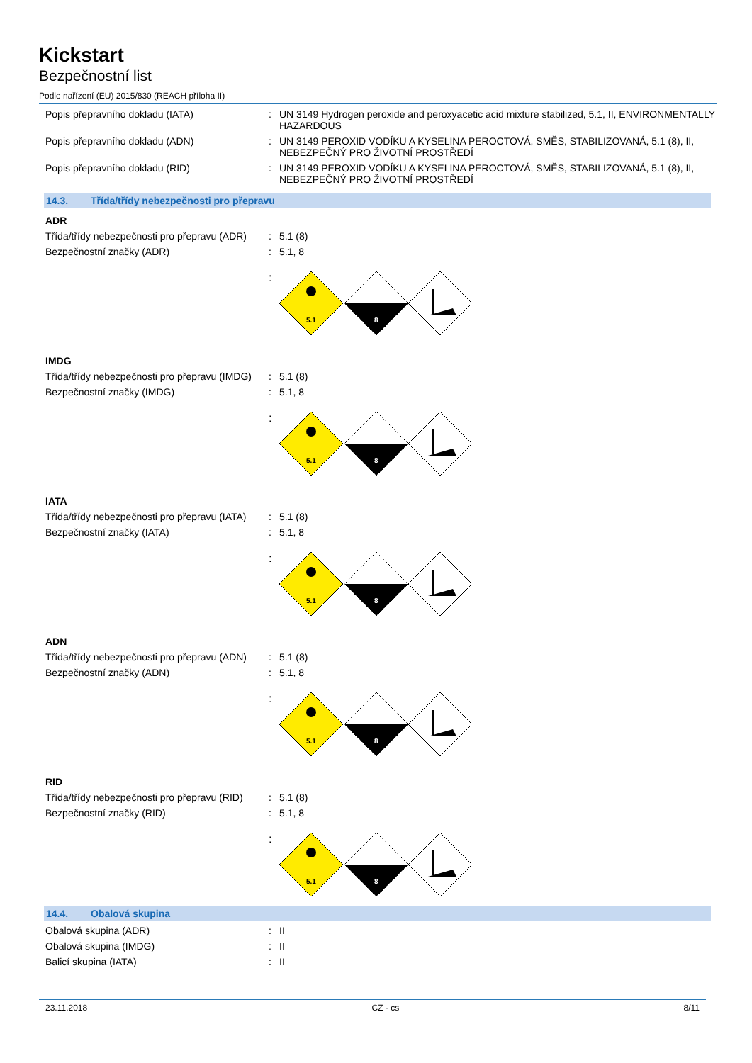Kickstart
Bezpečnostní list
Podle nařízení (EU) 2015/830 (REACH příloha II)
Popis přepravního dokladu (IATA) : UN 3149 Hydrogen peroxide and peroxyacetic acid mixture stabilized, 5.1, II, ENVIRONMENTALLY HAZARDOUS
Popis přepravního dokladu (ADN) : UN 3149 PEROXID VODÍKU A KYSELINA PEROCTOVÁ, SMĚS, STABILIZOVANÁ, 5.1 (8), II, NEBEZPEČNÝ PRO ŽIVOTNÍ PROSTŘEDÍ
Popis přepravního dokladu (RID) : UN 3149 PEROXID VODÍKU A KYSELINA PEROCTOVÁ, SMĚS, STABILIZOVANÁ, 5.1 (8), II, NEBEZPEČNÝ PRO ŽIVOTNÍ PROSTŘEDÍ
14.3. Třída/třídy nebezpečnosti pro přepravu
ADR
Třída/třídy nebezpečnosti pro přepravu (ADR)
: 5.1 (8)
Bezpečnostní značky (ADR) : 5.1, 8
:
5.1
8
IMDG
Třída/třídy nebezpečnosti pro přepravu (IMDG)
: 5.1 (8)
Bezpečnostní značky (IMDG) : 5.1, 8
:
5.1
8
IATA
Třída/třídy nebezpečnosti pro přepravu (IATA)
: 5.1 (8)
Bezpečnostní značky (IATA) : 5.1, 8
:
5.1
8
ADN
Třída/třídy nebezpečnosti pro přepravu (ADN)
: 5.1 (8)
Bezpečnostní značky (ADN) : 5.1, 8
:
5.1
8
RID
Třída/třídy nebezpečnosti pro přepravu (RID)
: 5.1 (8)
Bezpečnostní značky (RID) : 5.1, 8
:
5.1
8
14.4. Obalová skupina
Obalová skupina (ADR) : II
Obalová skupina (IMDG) : II
Balicí skupina (IATA) : II
23.11.2018 CZ - cs 8/11